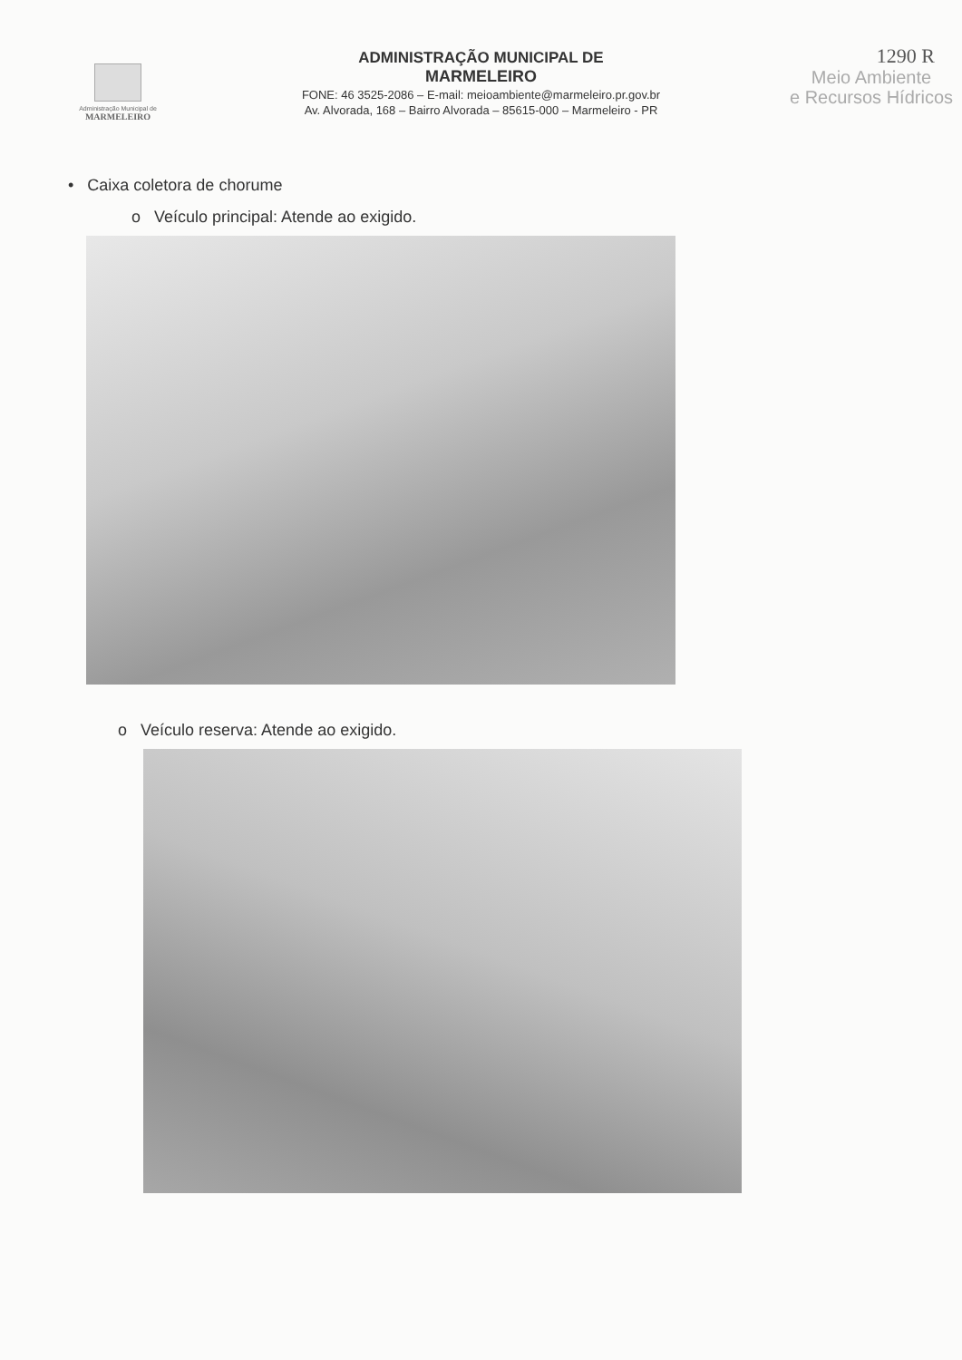Administração Municipal de
MARMELEIRO
ADMINISTRAÇÃO MUNICIPAL DE
MARMELEIRO
FONE: 46 3525-2086 – E-mail: meioambiente@marmeleiro.pr.gov.br
Av. Alvorada, 168 – Bairro Alvorada – 85615-000 – Marmeleiro - PR
1290 R
Meio Ambiente
e Recursos Hídricos
• Caixa coletora de chorume
o Veículo principal: Atende ao exigido.
o Veículo reserva: Atende ao exigido.